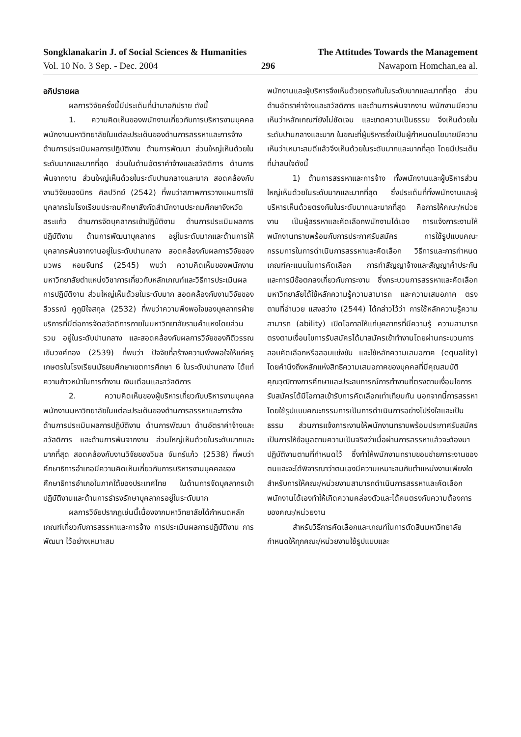Songklanakarin J. of Social Sciences & Humanities The Attitudes Towards the Management
Vol. 10 No. 3 Sep. - Dec. 2004 296 Nawaporn Homchan,ea al.
อภิปรายผล
ผลการวิจัยครั้งนี้มีประเด็นที่นำมาอภิปราย ดังนี้
1. ความคิดเห็นของพนักงานเกี่ยวกับการบริหารงานบุคคลพนักงานมหาวิทยาลัยในแต่ละประเด็นของด้านการสรรหาและการจ้าง ด้านการประเมินผลการปฏิบัติงาน ด้านการพัฒนา ส่วนใหญ่เห็นด้วยในระดับมากและมากที่สุด ส่วนในด้านอัตราค่าจ้างและสวัสดิการ ด้านการพ้นจากงาน ส่วนใหญ่เห็นด้วยในระดับปานกลางและมาก สอดคล้องกับงานวิจัยของนิกร ศิลปวิทย์ (2542) ที่พบว่าสภาพการวางแผนการใช้บุคลากรในโรงเรียนประถมศึกษาสังกัดสำนักงานประถมศึกษาจังหวัดสระแก้ว ด้านการจัดบุคลากรเข้าปฏิบัติงาน ด้านการประเมินผลการปฏิบัติงาน ด้านการพัฒนาบุคลากร อยู่ในระดับมากและด้านการให้บุคลากรพ้นจากงานอยู่ในระดับปานกลาง สอดคล้องกับผลการวิจัยของนวพร หอมจันทร์ (2545) พบว่า ความคิดเห็นของพนักงานมหาวิทยาลัยตำแหน่งวิชาการเกี่ยวกับหลักเกณฑ์และวิธีการประเมินผลการปฏิบัติงาน ส่วนใหญ่เห็นด้วยในระดับมาก สอดคล้องกับงานวิจัยของลีวรรณ์ คูภูมิใจสกุล (2532) ที่พบว่าความพึงพอใจของบุคลากรฝ่ายบริการที่มีต่อการจัดสวัสดิการภายในมหาวิทยาลัยรามคำแหงโดยส่วนรวม อยู่ในระดับปานกลาง และสอดคล้องกับผลการวิจัยของกิติวรรณ เข็มวงศ์ทอง (2539) ที่พบว่า ปัจจัยที่สร้างความพึงพอใจให้แก่ครูเกษตรในโรงเรียนมัธยมศึกษาเขตการศึกษา 6 ในระดับปานกลาง ได้แก่ ความก้าวหน้าในการทำงาน เงินเดือนและสวัสดิการ
2. ความคิดเห็นของผู้บริหารเกี่ยวกับบริหารงานบุคคลพนักงานมหาวิทยาลัยในแต่ละประเด็นของด้านการสรรหาและการจ้าง ด้านการประเมินผลการปฏิบัติงาน ด้านการพัฒนา ด้านอัตราค่าจ้างและสวัสดิการ และด้านการพ้นจากงาน ส่วนใหญ่เห็นด้วยในระดับมากและมากที่สุด สอดคล้องกับงานวิจัยของวิมล จันทร์แก้ว (2538) ที่พบว่า ศึกษาธิการอำเภอมีความคิดเห็นเกี่ยวกับการบริหารงานบุคคลของศึกษาธิการอำเภอในภาคใต้ของประเทศไทย ในด้านการจัดบุคลากรเข้าปฏิบัติงานและด้านการธำรงรักษาบุคลากรอยู่ในระดับมาก
ผลการวิจัยปรากฏเช่นนี้เนื่องจากมหาวิทยาลัยได้กำหนดหลักเกณฑ์เกี่ยวกับการสรรหาและการจ้าง การประเมินผลการปฏิบัติงาน การพัฒนา ไว้อย่างเหมาะสม
พนักงานและผู้บริหารจึงเห็นด้วยตรงกันในระดับมากและมากที่สุด ส่วนด้านอัตราค่าจ้างและสวัสดิการ และด้านการพ้นจากงาน พนักงานมีความเห็นว่าหลักเกณฑ์ยังไม่ชัดเจน และขาดความเป็นธรรม จึงเห็นด้วยในระดับปานกลางและมาก ในขณะที่ผู้บริหารซึ่งเป็นผู้กำหนดนโยบายมีความเห็นว่าเหมาะสมดีแล้วจึงเห็นด้วยในระดับมากและมากที่สุด โดยมีประเด็นที่น่าสนใจดังนี้
1) ด้านการสรรหาและการจ้าง ทั้งพนักงานและผู้บริหารส่วนใหญ่เห็นด้วยในระดับมากและมากที่สุด ซึ่งประเด็นที่ทั้งพนักงานและผู้บริหารเห็นด้วยตรงกันในระดับมากและมากที่สุด คือการให้คณะ/หน่วยงาน เป็นผู้สรรหาและคัดเลือกพนักงานได้เอง การแจ้งภาระงานให้พนักงานทราบพร้อมกับการประกาศรับสมัคร การใช้รูปแบบคณะกรรมการในการดำเนินการสรรหาและคัดเลือก วิธีการและการกำหนดเกณฑ์คะแนนในการคัดเลือก การทำสัญญาจ้างและสัญญาค้ำประกัน และการมีข้อตกลงเกี่ยวกับภาระงาน ซึ่งกระบวนการสรรหาและคัดเลือกมหาวิทยาลัยได้ใช้หลักความรู้ความสามารถ และความเสมอภาค ตรงตามที่อำนวย แสงสว่าง (2544) ได้กล่าวไว้ว่า การใช้หลักความรู้ความสามารถ (ability) เปิดโอกาสให้แก่บุคลากรที่มีความรู้ ความสามารถตรงตามเงื่อนไขการรับสมัครได้มาสมัครเข้าทำงานโดยผ่านกระบวนการสอบคัดเลือกหรือสอบแข่งขัน และใช้หลักความเสมอภาค (equality) โดยคำนึงถึงหลักแห่งสิทธิความเสมอภาคของบุคคลที่มีคุณสมบัติ คุณวุฒิทางการศึกษาและประสบการณ์การทำงานที่ตรงตามเงื่อนไขการรับสมัครได้มีโอกาสเข้ารับการคัดเลือกเท่าเทียมกัน นอกจากนี้การสรรหา โดยใช้รูปแบบคณะกรรมการเป็นการดำเนินการอย่างโปร่งใสและเป็นธรรม ส่วนการแจ้งภาระงานให้พนักงานทราบพร้อมประกาศรับสมัคร เป็นการให้ข้อมูลตามความเป็นจริงว่าเมื่อผ่านการสรรหาแล้วจะต้องมาปฏิบัติงานตามที่กำหนดไว้ ซึ่งทำให้พนักงานทราบขอบข่ายภาระงานของตนและจะได้พิจารณาว่าตนเองมีความเหมาะสมกับตำแหน่งงานเพียงใด สำหรับการให้คณะ/หน่วยงานสามารถดำเนินการสรรหาและคัดเลือกพนักงานได้เองทำให้เกิดความคล่องตัวและได้คนตรงกับความต้องการของคณะ/หน่วยงาน
สำหรับวิธีการคัดเลือกและเกณฑ์ในการตัดสินมหาวิทยาลัยกำหนดให้ทุกคณะ/หน่วยงานใช้รูปแบบและ